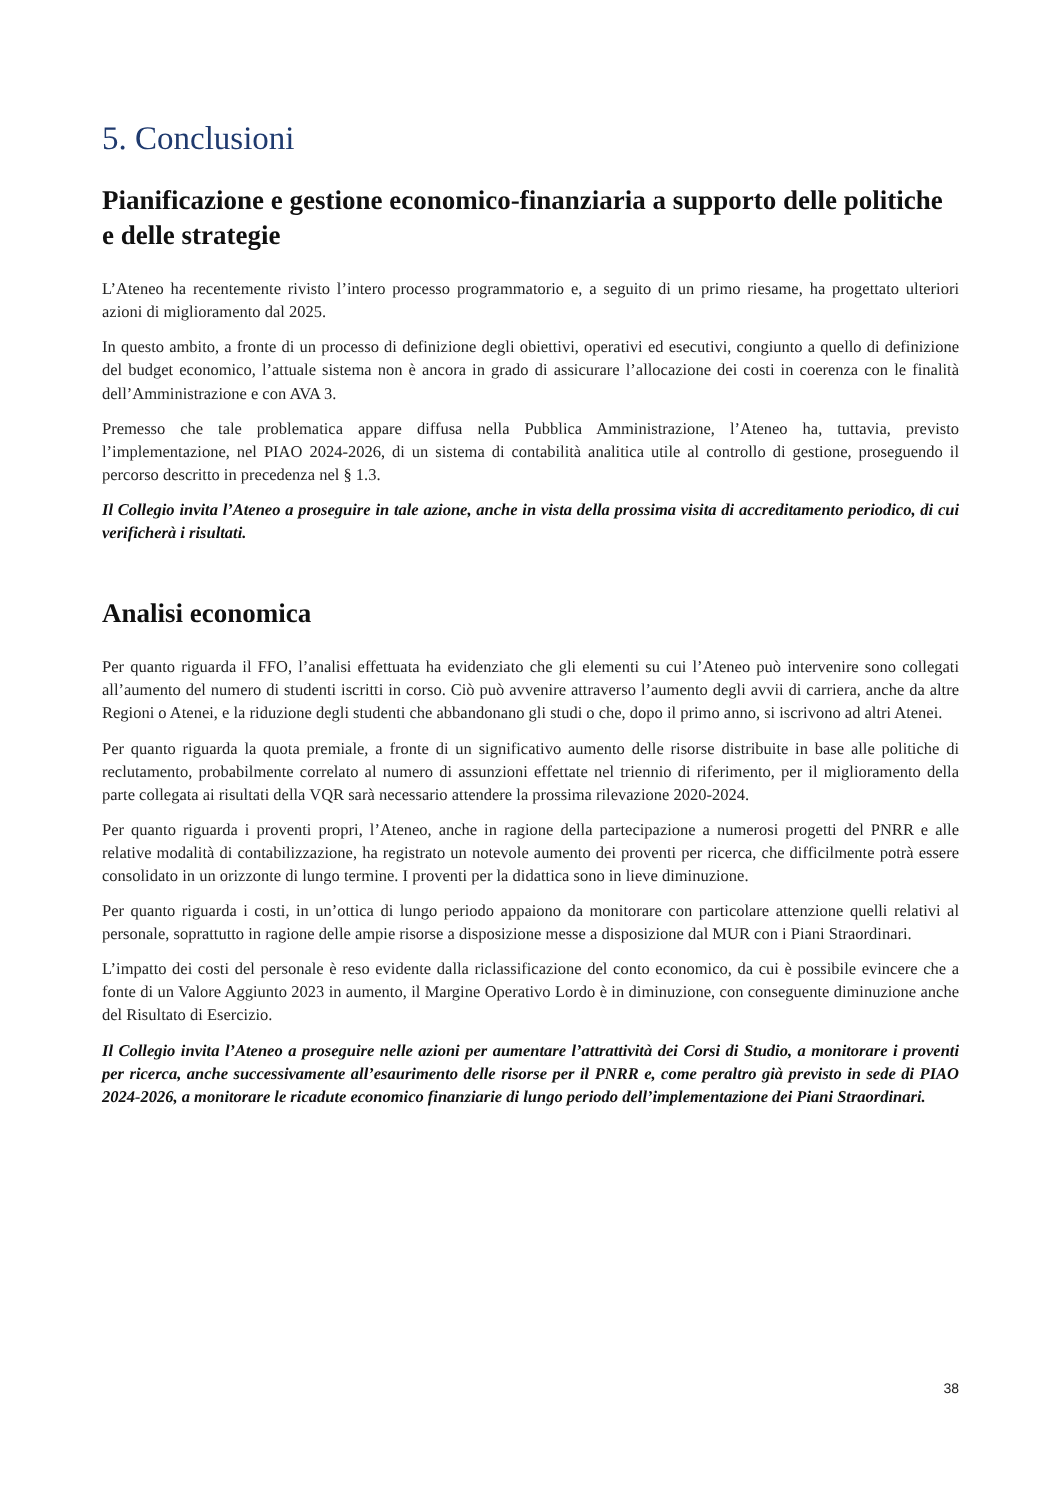5. Conclusioni
Pianificazione e gestione economico-finanziaria a supporto delle politiche e delle strategie
L’Ateneo ha recentemente rivisto l’intero processo programmatorio e, a seguito di un primo riesame, ha progettato ulteriori azioni di miglioramento dal 2025.
In questo ambito, a fronte di un processo di definizione degli obiettivi, operativi ed esecutivi, congiunto a quello di definizione del budget economico, l’attuale sistema non è ancora in grado di assicurare l’allocazione dei costi in coerenza con le finalità dell’Amministrazione e con AVA 3.
Premesso che tale problematica appare diffusa nella Pubblica Amministrazione, l’Ateneo ha, tuttavia, previsto l’implementazione, nel PIAO 2024-2026, di un sistema di contabilità analitica utile al controllo di gestione, proseguendo il percorso descritto in precedenza nel § 1.3.
Il Collegio invita l’Ateneo a proseguire in tale azione, anche in vista della prossima visita di accreditamento periodico, di cui verificherà i risultati.
Analisi economica
Per quanto riguarda il FFO, l’analisi effettuata ha evidenziato che gli elementi su cui l’Ateneo può intervenire sono collegati all’aumento del numero di studenti iscritti in corso. Ciò può avvenire attraverso l’aumento degli avvii di carriera, anche da altre Regioni o Atenei, e la riduzione degli studenti che abbandonano gli studi o che, dopo il primo anno, si iscrivono ad altri Atenei.
Per quanto riguarda la quota premiale, a fronte di un significativo aumento delle risorse distribuite in base alle politiche di reclutamento, probabilmente correlato al numero di assunzioni effettate nel triennio di riferimento, per il miglioramento della parte collegata ai risultati della VQR sarà necessario attendere la prossima rilevazione 2020-2024.
Per quanto riguarda i proventi propri, l’Ateneo, anche in ragione della partecipazione a numerosi progetti del PNRR e alle relative modalità di contabilizzazione, ha registrato un notevole aumento dei proventi per ricerca, che difficilmente potrà essere consolidato in un orizzonte di lungo termine. I proventi per la didattica sono in lieve diminuzione.
Per quanto riguarda i costi, in un’ottica di lungo periodo appaiono da monitorare con particolare attenzione quelli relativi al personale, soprattutto in ragione delle ampie risorse a disposizione messe a disposizione dal MUR con i Piani Straordinari.
L’impatto dei costi del personale è reso evidente dalla riclassificazione del conto economico, da cui è possibile evincere che a fonte di un Valore Aggiunto 2023 in aumento, il Margine Operativo Lordo è in diminuzione, con conseguente diminuzione anche del Risultato di Esercizio.
Il Collegio invita l’Ateneo a proseguire nelle azioni per aumentare l’attrattività dei Corsi di Studio, a monitorare i proventi per ricerca, anche successivamente all’esaurimento delle risorse per il PNRR e, come peraltro già previsto in sede di PIAO 2024-2026, a monitorare le ricadute economico finanziarie di lungo periodo dell’implementazione dei Piani Straordinari.
38